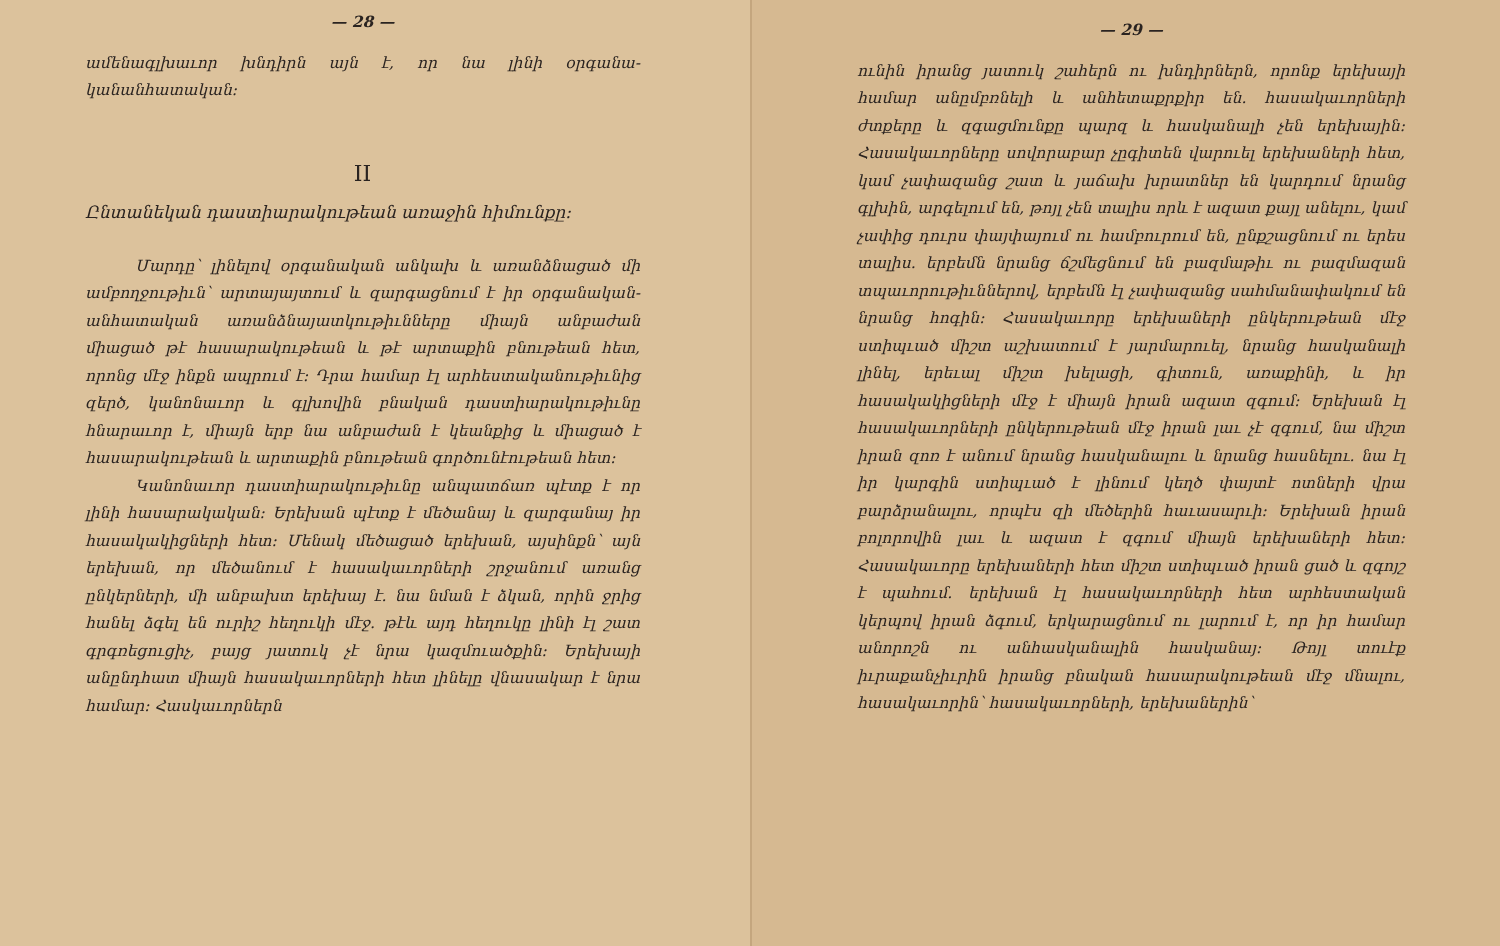— 28 —
ամենագլխաւոր խնդիրն այն է, որ նա լինի օրգանա-կանանհատական։
II
Ընտանեկան դաստիարակութեան առաջին հիմունքը։
Մարդը՝ լինելով օրգանական անկախ և առանձնացած մի ամբողջութիւն՝ արտայայտում և զարգացնում է իր օրգանական-անհատական առանձնայատկութիւնները միայն անբաժան միացած թէ հասարակութեան և թէ արտաքին բնութեան հետ, որոնց մէջ ինքն ապրում է։ Դրա համար էլ արհեստականութիւնից զերծ, կանոնաւոր և գլխովին բնական դաստիարակութիւնը հնարաւոր է, միայն երբ նա անբաժան է կեանքից և միացած է հասարակութեան և արտաքին բնութեան գործունէութեան հետ։
Կանոնաւոր դաստիարակութիւնը անպատճառ պէտք է որ լինի հասարակական։ Երեխան պէտք է մեծանայ և զարգանայ իր հասակակիցների հետ։ Մենակ մեծացած երեխան, այսինքն՝ այն երեխան, որ մեծանում է հասակաւորների շրջանում առանց ընկերների, մի անբախտ երեխայ է. նա նման է ձկան, որին ջրից հանել ձգել են ուրիշ հեղուկի մէջ. թէև այդ հեղուկը լինի էլ շատ գրգռեցուցիչ, բայց յատուկ չէ նրա կազմուածքին։ Երեխայի անընդհատ միայն հասակաւորների հետ լինելը վնասակար է նրա համար։ Հասկաւորներն
— 29 —
ունին իրանց յատուկ շահերն ու խնդիրներն, որոնք երեխայի համար անըմբռնելի և անհետաքրքիր են. հասակաւորների ժտքերը և զգացմունքը պարզ և հասկանալի չեն երեխային։ Հասակաւորները սովորաբար չըգիտեն վարուել երեխաների հետ, կամ չափազանց շատ և յաճախ խրատներ են կարդում նրանց գլխին, արգելում են, թոյլ չեն տալիս որև է ազատ քայլ անելու, կամ չափից դուրս փայփայում ու համբուրում են, ընքշացնում ու երես տալիս. երբեմն նրանց ճշմեցնում են բազմաթիւ ու բազմազան տպաւորութիւններով, երբեմն էլ չափազանց սահմանափակում են նրանց հոգին։ Հասակաւորը երեխաների ընկերութեան մէջ ստիպւած միշտ աշխատում է յարմարուել, նրանց հասկանալի լինել, երեւալ միշտ խելացի, գիտուն, առաքինի, և իր հասակակիցների մէջ է միայն իրան ազատ զգում։ Երեխան էլ հասակաւորների ընկերութեան մէջ իրան լաւ չէ զգում, նա միշտ իրան զոռ է անում նրանց հասկանալու և նրանց հասնելու. նա էլ իր կարգին ստիպւած է լինում կեղծ փայտէ ոտների վրա բարձրանալու, որպէս զի մեծերին հաւասարւի։ Երեխան իրան բոլորովին լաւ և ազատ է զգում միայն երեխաների հետ։ Հասակաւորը երեխաների հետ միշտ ստիպւած իրան ցած և զգոյշ է պահում. երեխան էլ հասակաւորների հետ արհեստական կերպով իրան ձգում, երկարացնում ու լարում է, որ իր համար անորոշն ու անհասկանալին հասկանայ։ Թոյլ տուէք իւրաքանչիւրին իրանց բնական հասարակութեան մէջ մնալու, հասակաւորին՝ հասակաւորների, երեխաներին՝